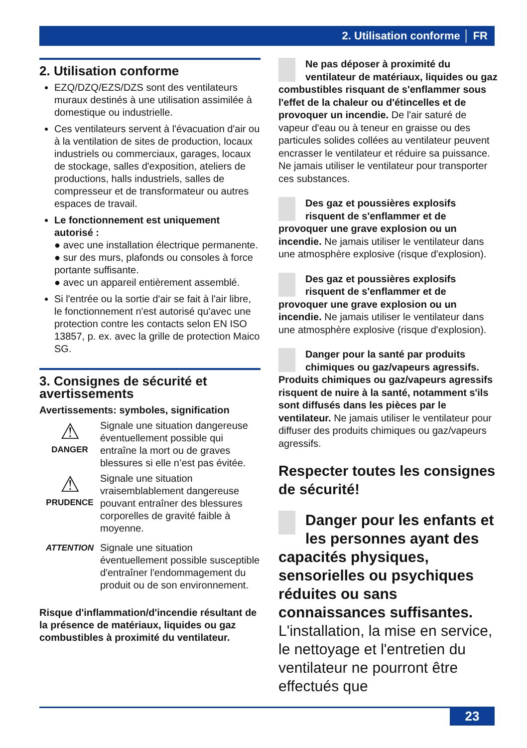2. Utilisation conforme │ FR
2. Utilisation conforme
EZQ/DZQ/EZS/DZS sont des ventilateurs muraux destinés à une utilisation assimilée à domestique ou industrielle.
Ces ventilateurs servent à l'évacuation d'air ou à la ventilation de sites de production, locaux industriels ou commerciaux, garages, locaux de stockage, salles d'exposition, ateliers de productions, halls industriels, salles de compresseur et de transformateur ou autres espaces de travail.
Le fonctionnement est uniquement autorisé :
● avec une installation électrique permanente.
● sur des murs, plafonds ou consoles à force portante suffisante.
● avec un appareil entièrement assemblé.
Si l'entrée ou la sortie d'air se fait à l'air libre, le fonctionnement n'est autorisé qu'avec une protection contre les contacts selon EN ISO 13857, p. ex. avec la grille de protection Maico SG.
3. Consignes de sécurité et avertissements
Avertissements: symboles, signification
⚠
DANGER
Signale une situation dangereuse éventuellement possible qui entraîne la mort ou de graves blessures si elle n’est pas évitée.
⚠
PRUDENCE
Signale une situation vraisemblablement dangereuse pouvant entraîner des blessures corporelles de gravité faible à moyenne.
ATTENTION
Signale une situation éventuellement possible susceptible d'entraîner l'endommagement du produit ou de son environnement.
Risque d'inflammation/d'incendie résultant de la présence de matériaux, liquides ou gaz combustibles à proximité du ventilateur.
Ne pas déposer à proximité du ventilateur de matériaux, liquides ou gaz combustibles risquant de s'enflammer sous l'effet de la chaleur ou d'étincelles et de provoquer un incendie. De l'air saturé de vapeur d'eau ou à teneur en graisse ou des particules solides collées au ventilateur peuvent encrasser le ventilateur et réduire sa puissance. Ne jamais utiliser le ventilateur pour transporter ces substances.
Des gaz et poussières explosifs risquent de s'enflammer et de provoquer une grave explosion ou un incendie. Ne jamais utiliser le ventilateur dans une atmosphère explosive (risque d'explosion).
Des gaz et poussières explosifs risquent de s'enflammer et de provoquer une grave explosion ou un incendie. Ne jamais utiliser le ventilateur dans une atmosphère explosive (risque d'explosion).
Danger pour la santé par produits chimiques ou gaz/vapeurs agressifs. Produits chimiques ou gaz/vapeurs agressifs risquent de nuire à la santé, notamment s'ils sont diffusés dans les pièces par le ventilateur. Ne jamais utiliser le ventilateur pour diffuser des produits chimiques ou gaz/vapeurs agressifs.
Respecter toutes les consignes de sécurité!
Danger pour les enfants et les personnes ayant des capacités physiques, sensorielles ou psychiques réduites ou sans connaissances suffisantes. L'installation, la mise en service, le nettoyage et l'entretien du ventilateur ne pourront être effectués que
23